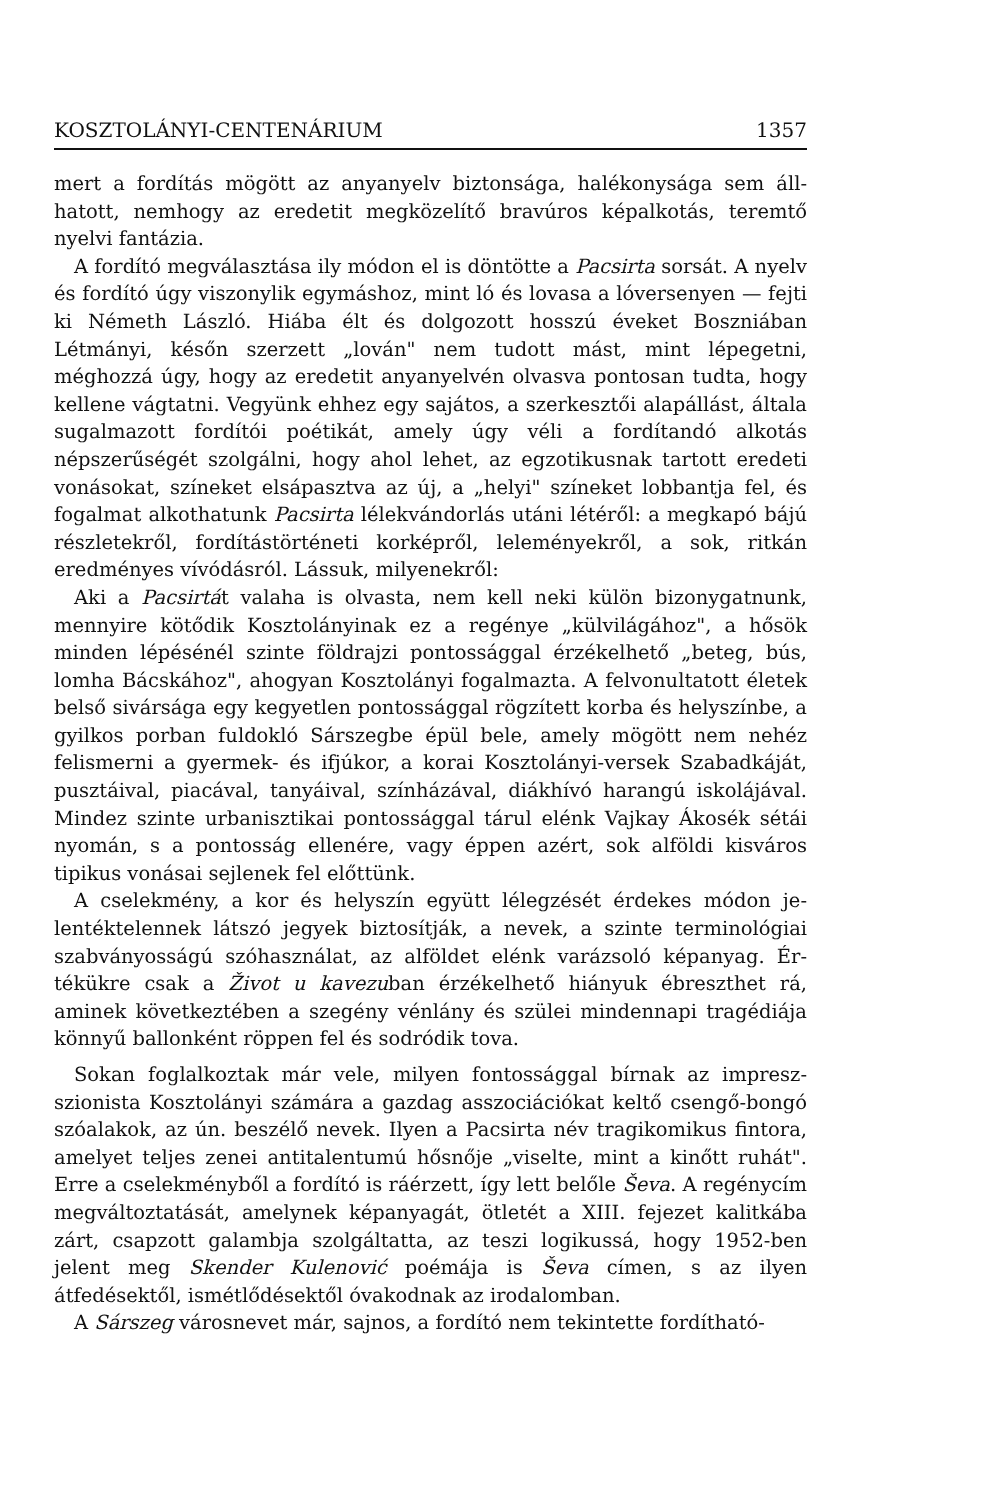KOSZTOLÁNYI-CENTENÁRIUM 1357
mert a fordítás mögött az anyanyelv biztonsága, halékonysága sem áll­hatott, nemhogy az eredetit megközelítő bravúros képalkotás, teremtő nyelvi fantázia.
A fordító megválasztása ily módon el is döntötte a Pacsirta sorsát. A nyelv és fordító úgy viszonylik egymáshoz, mint ló és lovasa a ló­versenyen — fejti ki Németh László. Hiába élt és dolgozott hosszú éve­ket Boszniában Létmányi, későn szerzett „lován" nem tudott mást, mint lépegetni, méghozzá úgy, hogy az eredetit anyanyelvén olvasva pontosan tudta, hogy kellene vágtatni. Vegyünk ehhez egy sajátos, a szer­kesztői alapállást, általa sugalmazott fordítói poétikát, amely úgy véli a fordítandó alkotás népszerűségét szolgálni, hogy ahol lehet, az egzo­tikusnak tartott eredeti vonásokat, színeket elsápasztva az új, a „he­lyi" színeket lobbantja fel, és fogalmat alkothatunk Pacsirta lélekván­dorlás utáni létéről: a megkapó bájú részletekről, fordítástörténeti kor­képről, leleményekről, a sok, ritkán eredményes vívódásról. Lássuk, mi­lyenekről:
Aki a Pacsirtát valaha is olvasta, nem kell neki külön bizonygatnunk, mennyire kötődik Kosztolányinak ez a regénye „külvilágához", a hősök minden lépésénél szinte földrajzi pontossággal érzékelhető „beteg, bús, lomha Bácskához", ahogyan Kosztolányi fogalmazta. A felvonultatott életek belső sivársága egy kegyetlen pontossággal rögzített korba és helyszínbe, a gyilkos porban fuldokló Sárszegbe épül bele, amely mögött nem nehéz felismerni a gyermek- és ifjúkor, a korai Kosztolányi-versek Szabadkáját, pusztáival, piacával, tanyáival, színházával, diákhívó ha­rangú iskolájával. Mindez szinte urbanisztikai pontossággal tárul elénk Vajkay Ákosék sétái nyomán, s a pontosság ellenére, vagy éppen azért, sok alföldi kisváros tipikus vonásai sejlenek fel előttünk.
A cselekmény, a kor és helyszín együtt lélegzését érdekes módon je­lentéktelennek látszó jegyek biztosítják, a nevek, a szinte terminológiai szabványosságú szóhasználat, az alföldet elénk varázsoló képanyag. Ér­tékükre csak a Život u kavezuban érzékelhető hiányuk ébreszthet rá, aminek következtében a szegény vénlány és szülei mindennapi tragédiája könnyű ballonként röppen fel és sodródik tova.
Sokan foglalkoztak már vele, milyen fontossággal bírnak az impresz­szionista Kosztolányi számára a gazdag asszociációkat keltő csengő-bongó szóalakok, az ún. beszélő nevek. Ilyen a Pacsirta név tragiko­mikus fintora, amelyet teljes zenei antitalentumú hősnője „viselte, mint a kinőtt ruhát". Erre a cselekményből a fordító is ráérzett, így lett belőle Ševa. A regénycím megváltoztatását, amelynek képanyagát, öt­letét a XIII. fejezet kalitkába zárt, csapzott galambja szolgáltatta, az teszi logikussá, hogy 1952-ben jelent meg Skender Kulenović poémája is Ševa címen, s az ilyen átfedésektől, ismétlődésektől óvakodnak az iro­dalomban.
A Sárszeg városnevet már, sajnos, a fordító nem tekintette fordítható-